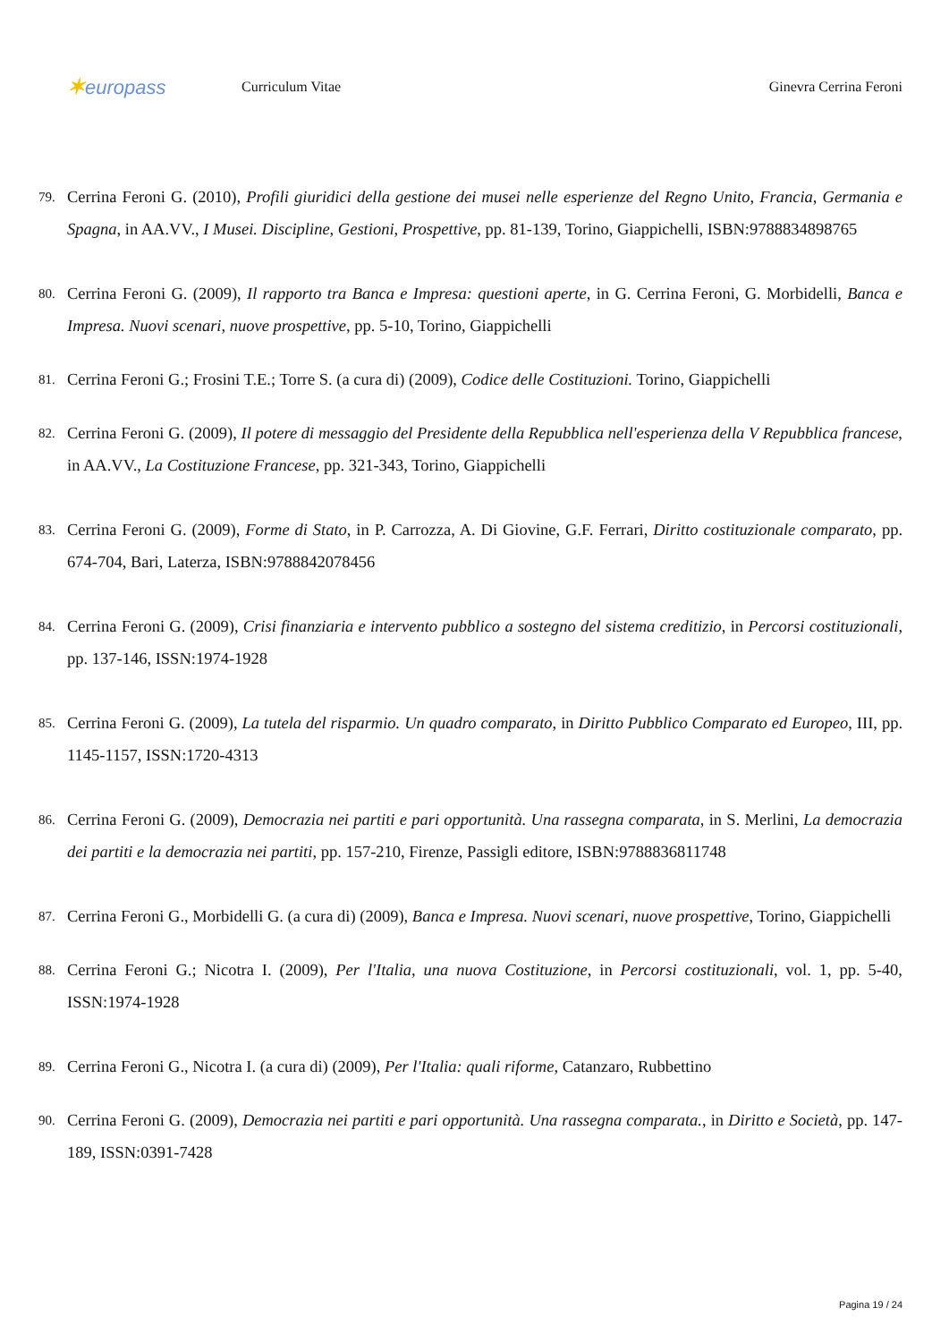✶europass
Curriculum Vitae Ginevra Cerrina Feroni
79. Cerrina Feroni G. (2010), Profili giuridici della gestione dei musei nelle esperienze del Regno Unito, Francia, Germania e Spagna, in AA.VV., I Musei. Discipline, Gestioni, Prospettive, pp. 81-139, Torino, Giappichelli, ISBN:9788834898765
80. Cerrina Feroni G. (2009), Il rapporto tra Banca e Impresa: questioni aperte, in G. Cerrina Feroni, G. Morbidelli, Banca e Impresa. Nuovi scenari, nuove prospettive, pp. 5-10, Torino, Giappichelli
81. Cerrina Feroni G.; Frosini T.E.; Torre S. (a cura di) (2009), Codice delle Costituzioni. Torino, Giappichelli
82. Cerrina Feroni G. (2009), Il potere di messaggio del Presidente della Repubblica nell'esperienza della V Repubblica francese, in AA.VV., La Costituzione Francese, pp. 321-343, Torino, Giappichelli
83. Cerrina Feroni G. (2009), Forme di Stato, in P. Carrozza, A. Di Giovine, G.F. Ferrari, Diritto costituzionale comparato, pp. 674-704, Bari, Laterza, ISBN:9788842078456
84. Cerrina Feroni G. (2009), Crisi finanziaria e intervento pubblico a sostegno del sistema creditizio, in Percorsi costituzionali, pp. 137-146, ISSN:1974-1928
85. Cerrina Feroni G. (2009), La tutela del risparmio. Un quadro comparato, in Diritto Pubblico Comparato ed Europeo, III, pp. 1145-1157, ISSN:1720-4313
86. Cerrina Feroni G. (2009), Democrazia nei partiti e pari opportunità. Una rassegna comparata, in S. Merlini, La democrazia dei partiti e la democrazia nei partiti, pp. 157-210, Firenze, Passigli editore, ISBN:9788836811748
87. Cerrina Feroni G., Morbidelli G. (a cura di) (2009), Banca e Impresa. Nuovi scenari, nuove prospettive, Torino, Giappichelli
88. Cerrina Feroni G.; Nicotra I. (2009), Per l'Italia, una nuova Costituzione, in Percorsi costituzionali, vol. 1, pp. 5-40, ISSN:1974-1928
89. Cerrina Feroni G., Nicotra I. (a cura di) (2009), Per l'Italia: quali riforme, Catanzaro, Rubbettino
90. Cerrina Feroni G. (2009), Democrazia nei partiti e pari opportunità. Una rassegna comparata., in Diritto e Società, pp. 147-189, ISSN:0391-7428
Pagina 19 / 24